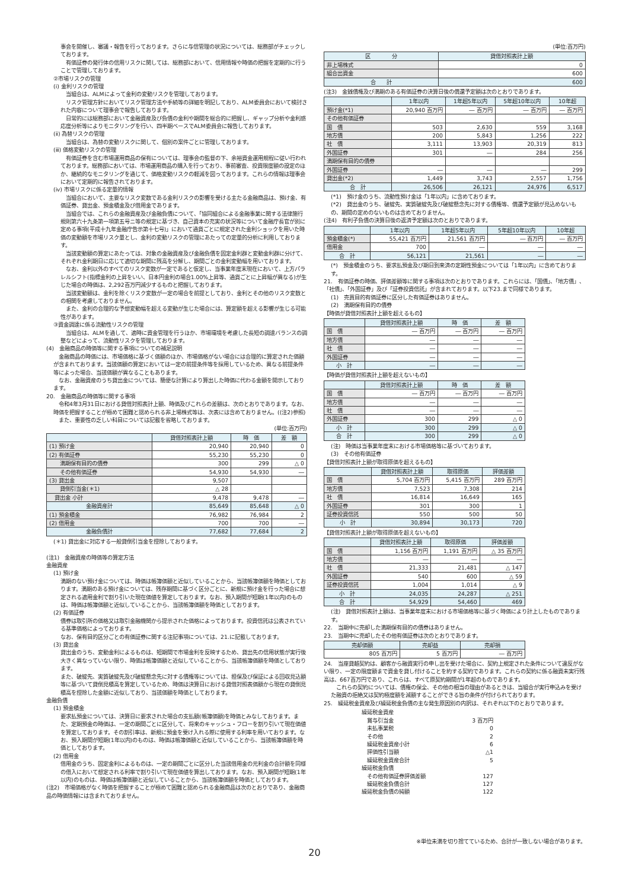事会を開催し、審議・報告を行っております。さらに与信管理の状況については、総務部がチェックしております。
　有価証券の発行体の信用リスクに関しては、総務部において、信用情報や時価の把握を定期的に行うことで管理しております。
②市場リスクの管理
(ⅰ) 金利リスクの管理
　当組合は、ALMによって金利の変動リスクを管理しております。
　リスク管理方針においてリスク管理方法や手続等の詳細を明記しており、ALM委員会において検討された内容について理事会で報告しております。
　日常的には総務部において金融資産及び負債の金利や期間を総合的に把握し、ギャップ分析や金利感応度分析等によりモニタリングを行い、四半期ベースでALM委員会に報告しております。
(ⅱ) 為替リスクの管理
　当組合は、為替の変動リスクに関して、個別の案件ごとに管理しております。
(ⅲ) 価格変動リスクの管理
　有価証券を含む市場運用商品の保有については、理事会の監督の下、余裕資金運用規程に従い行われております。総務部においては、市場運用商品の購入を行っており、事前審査、投資限度額の設定のほか、継続的なモニタリングを通じて、価格変動リスクの軽減を図っております。これらの情報は理事会において定期的に報告されております。
(ⅳ) 市場リスクに係る定量的情報
　当組合において、主要なリスク変数である金利リスクの影響を受ける主たる金融商品は、預け金、有価証券、貸出金、預金積金及び借用金であります。
　当組合では、これらの金融資産及び金融負債について、「協同組合による金融事業に関する法律施行規則第六十九条第一項第五号ニ等の規定に基づき、自己資本の充実の状況等について金融庁長官が別に定める事項(平成十九年金融庁告示第十七号)」において通貨ごとに規定された金利ショックを用いた時価の変動額を市場リスク量とし、金利の変動リスクの管理にあたっての定量的分析に利用しております。
　当該変動額の算定にあたっては、対象の金融資産及び金融負債を固定金利群と変動金利群に分けて、それぞれ金利期日に応じて適切な期間に残高を分解し、期間ごとの金利変動幅を用いております。
　なお、金利以外のすべてのリスク変数が一定であると仮定し、当事業年度末現在において、上方パラレルシフト(指標金利の上昇をいい、日本円金利の場合1.00%上昇等、通貨ごとに上昇幅が異なる)が生じた場合の時価は、2,292百万円減少するものと把握しております。
　当該変動額は、金利を除くリスク変数が一定の場合を前提としており、金利とその他のリスク変数との相関を考慮しておりません。
　また、金利の合理的な予想変動幅を超える変動が生じた場合には、算定額を超える影響が生じる可能性があります。
③資金調達に係る流動性リスクの管理
　当組合は、ALMを通して、適時に資金管理を行うほか、市場環境を考慮した長短の調達バランスの調整などによって、流動性リスクを管理しております。
(4)　金融商品の時価等に関する事項についての補足説明
　金融商品の時価には、市場価格に基づく価額のほか、市場価格がない場合には合理的に算定された価額が含まれております。当該価額の算定においては一定の前提条件等を採用しているため、異なる前提条件等によった場合、当該価額が異なることもあります。
　なお、金融資産のうち貸出金については、簡便な計算により算出した時価に代わる金額を開示しております。
20.　金融商品の時価等に関する事項
　令和4年3月31日における貸借対照表計上額、時価及びこれらの差額は、次のとおりであります。なお、時価を把握することが極めて困難と認められる非上場株式等は、次表には含めておりません。((注2)参照)
　また、重要性の乏しい科目については記載を省略しております。
(単位:百万円)
| | 貸借対照表計上額 | 時 価 | 差 額 |
| --- | --- | --- | --- |
| (1) 預け金 | 20,940 | 20,940 | 0 |
| (2) 有価証券 | 55,230 | 55,230 | 0 |
| 満期保有目的の債券 | 300 | 299 | △ 0 |
| その他有価証券 | 54,930 | 54,930 | ― |
| (3) 貸出金 | 9,507 | | |
| 貸倒引当金(＊1) | △ 28 | | |
| 貸出金 小計 | 9,478 | 9,478 | ― |
| 金融資産計 | 85,649 | 85,648 | △ 0 |
| (1) 預金積金 | 76,982 | 76,984 | 2 |
| (2) 借用金 | 700 | 700 | ― |
| 金融負債計 | 77,682 | 77,684 | 2 |
(＊1) 貸出金に対応する一般貸倒引当金を控除しております。
(注1)　金融資産の時価等の算定方法
金融資産
(1) 預け金
満期のない預け金については、時価は帳簿価額と近似していることから、当該帳簿価額を時価としております。満期のある預け金については、残存期間に基づく区分ごとに、新規に預け金を行った場合に想定される適用金利で割り引いた現在価値を算定しております。なお、預入期間が短期(1年以内)のものは、時価は帳簿価額と近似していることから、当該帳簿価額を時価としております。
(2) 有価証券
債券は取引所の価格又は取引金融機関から提示された価格によっております。投資信託は公表されている基準価格によっております。
なお、保有目的区分ごとの有価証券に関する注記事項については、21.に記載しております。
(3) 貸出金
貸出金のうち、変動金利によるものは、短期間で市場金利を反映するため、貸出先の信用状態が実行後大きく異なっていない限り、時価は帳簿価額と近似していることから、当該帳簿価額を時価としております。
また、破綻先、実質破綻先及び破綻懸念先に対する債権等については、担保及び保証による回収見込額等に基づいて貸倒見積高を算定しているため、時価は決算日における貸借対照表価額から現在の貸倒見積高を控除した金額に近似しており、当該価額を時価としております。
金融負債
(1) 預金積金
要求払預金については、決算日に要求された場合の支払額(帳簿価額)を時価とみなしております。また、定期預金の時価は、一定の期間ごとに区分して、将来のキャッシュ・フローを割り引いて現在価値を算定しております。その割引率は、新規に預金を受け入れる際に使用する利率を用いております。なお、預入期間が短期(1年以内)のものは、時価は帳簿価額と近似していることから、当該帳簿価額を時価としております。
(2) 借用金
借用金のうち、固定金利によるものは、一定の期間ごとに区分した当該借用金の元利金の合計額を同様の借入において想定される利率で割り引いて現在価値を算出しております。なお、預入期間が短期(1年以内)のものは、時価は帳簿価額と近似していることから、当該帳簿価額を時価としております。
(注2)　市場価格がなく時価を把握することが極めて困難と認められる金融商品は次のとおりであり、金融商品の時価情報には含まれておりません。
(単位:百万円)
| 区 分 | 貸借対照表計上額 |
| --- | --- |
| 非上場株式 | 0 |
| 組合出資金 | 600 |
| 合 計 | 600 |
(注3)　金銭債権及び満期のある有価証券の決算日後の償還予定額は次のとおりであります。
| | 1年以内 | 1年超5年以内 | 5年超10年以内 | 10年超 |
| --- | --- | --- | --- | --- |
| 預け金(*1) | 20,940 百万円 | ― 百万円 | ― 百万円 | ― 百万円 |
| その他有価証券 | | | | |
| 国 債 | 503 | 2,630 | 559 | 3,168 |
| 地方債 | 200 | 5,843 | 1,256 | 222 |
| 社 債 | 3,111 | 13,903 | 20,319 | 813 |
| 外国証券 | 301 | ― | 284 | 256 |
| 満期保有目的の債券 | | | | |
| 外国証券 | ― | ― | ― | 299 |
| 貸出金(*2) | 1,449 | 3,743 | 2,557 | 1,756 |
| 合 計 | 26,506 | 26,121 | 24,976 | 6,517 |
(*1)　預け金のうち、流動性預け金は「1年以内」に含めております。
(*2)　貸出金のうち、破綻先、実質破綻先及び破綻懸念先に対する債権等、償還予定額が見込めないもの、期間の定めのないものは含めておりません。
(注4)　有利子負債の決算日後の返済予定額は次のとおりであります。
| | 1年以内 | 1年超5年以内 | 5年超10年以内 | 10年超 |
| --- | --- | --- | --- | --- |
| 預金積金(*) | 55,421 百万円 | 21,561 百万円 | ― 百万円 | ― 百万円 |
| 借用金 | 700 | ― | ― | ― |
| 合 計 | 56,121 | 21,561 | ― | ― |
(*)　預金積金のうち、要求払預金及び期日到来済の定期性預金については「1年以内」に含めております。
21.　有価証券の時価、評価差額等に関する事項は次のとおりであります。これらには、「国債」、「地方債」、「社債」、「外国証券」及び「証券投資信託」が含まれております。以下23.まで同様であります。
(1)　売買目的有価証券に区分した有価証券はありません。
(2)　満期保有目的の債券
【時価が貸借対照表計上額を超えるもの】
| | 貸借対照表計上額 | 時 価 | 差 額 |
| --- | --- | --- | --- |
| 国 債 | ― 百万円 | ― 百万円 | ― 百万円 |
| 地方債 | ― | ― | ― |
| 社 債 | ― | ― | ― |
| 外国証券 | ― | ― | ― |
| 小 計 | ― | ― | ― |
【時価が貸借対照表計上額を超えないもの】
| | 貸借対照表計上額 | 時 価 | 差 額 |
| --- | --- | --- | --- |
| 国 債 | ― 百万円 | ― 百万円 | ― 百万円 |
| 地方債 | ― | ― | ― |
| 社 債 | ― | ― | ― |
| 外国証券 | 300 | 299 | △ 0 |
| 小 計 | 300 | 299 | △ 0 |
| 合 計 | 300 | 299 | △ 0 |
(注)　時価は当事業年度末における市場価格等に基づいております。
(3)　その他有価証券
【貸借対照表計上額が取得原価を超えるもの】
| | 貸借対照表計上額 | 取得原価 | 評価差額 |
| --- | --- | --- | --- |
| 国 債 | 5,704 百万円 | 5,415 百万円 | 289 百万円 |
| 地方債 | 7,523 | 7,308 | 214 |
| 社 債 | 16,814 | 16,649 | 165 |
| 外国証券 | 301 | 300 | 1 |
| 証券投資信託 | 550 | 500 | 50 |
| 小 計 | 30,894 | 30,173 | 720 |
【貸借対照表計上額が取得原価を超えないもの】
| | 貸借対照表計上額 | 取得原価 | 評価差額 |
| --- | --- | --- | --- |
| 国 債 | 1,156 百万円 | 1,191 百万円 | △ 35 百万円 |
| 地方債 | ― | ― | ― |
| 社 債 | 21,333 | 21,481 | △ 147 |
| 外国証券 | 540 | 600 | △ 59 |
| 証券投資信託 | 1,004 | 1,014 | △ 9 |
| 小 計 | 24,035 | 24,287 | △ 251 |
| 合 計 | 54,929 | 54,460 | 469 |
(注)　貸借対照表計上額は、当事業年度末における市場価格等に基づく時価により計上したものであります。
22.　当期中に売却した満期保有目的の債券はありません。
23.　当期中に売却したその他有価証券は次のとおりであります。
| 売却価額 | 売却益 | 売却損 |
| --- | --- | --- |
| 805 百万円 | 5 百万円 | ― 百万円 |
24.　当座貸越契約は、顧客から融資実行の申し出を受けた場合に、契約上規定された条件について違反がない限り、一定の限度額まで資金を貸し付けることを約する契約であります。これらの契約に係る融資未実行残高は、667百万円であり、これらは、すべて原契約期間が1年超のものであります。
　これらの契約については、債権の保全、その他の相当の理由があるときは、当組合が実行申込みを受けた融資の拒絶又は契約極度額を減額することができる旨の条件が付けられております。
25.　繰延税金資産及び繰延税金負債の主な発生原因別の内訳は、それぞれ以下のとおりであります。
| 繰延税金資産 | |
| 賞与引当金 | 3 百万円 |
| 未払事業税 | 0 |
| その他 | 2 |
| 繰延税金資産小計 | 6 |
| 評価性引当額 | △1 |
| 繰延税金資産合計 | 5 |
| 繰延税金負債 | |
| その他有価証券評価差額 | 127 |
| 繰延税金負債合計 | 127 |
| 繰延税金負債の純額 | 122 |
※単位未満を切り捨てているため、合計が一致しない場合があります。
20